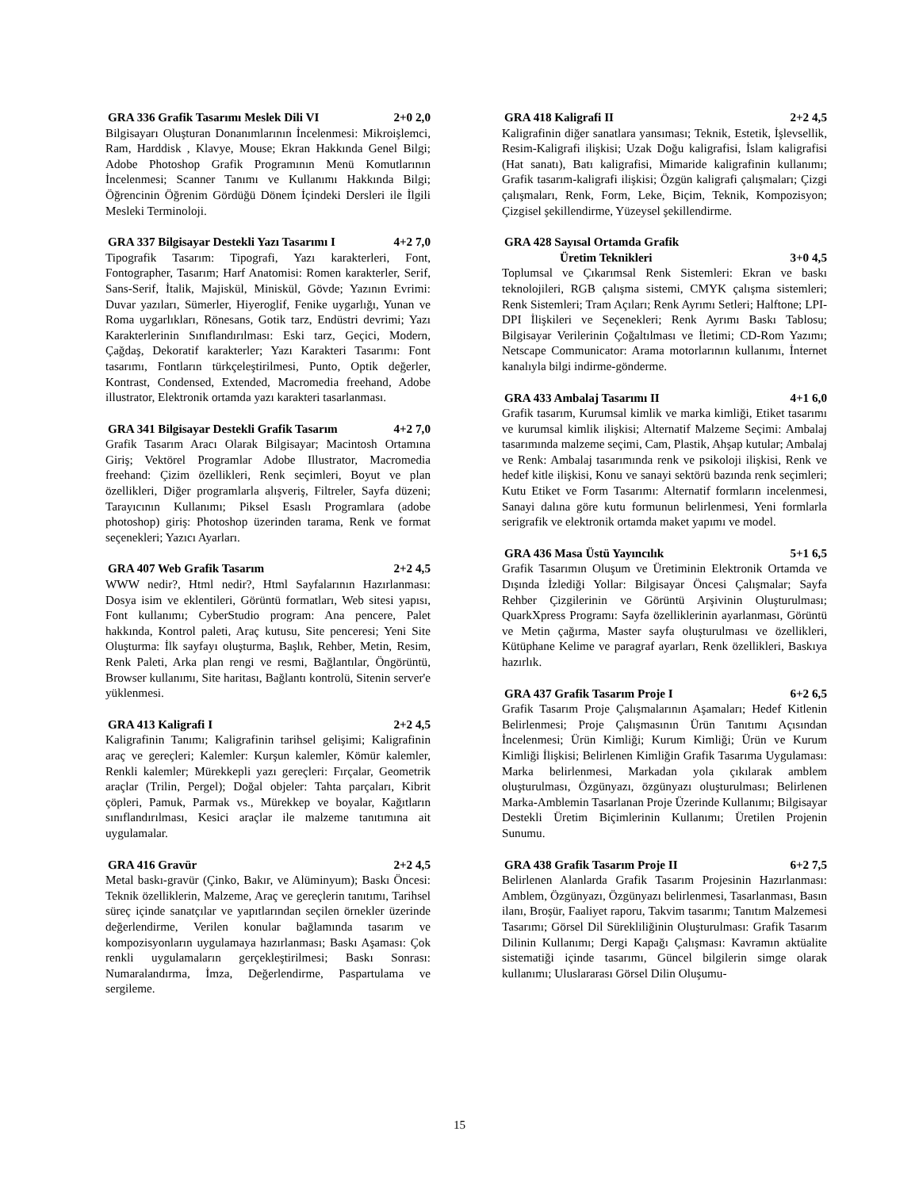GRA 336 Grafik Tasarımı Meslek Dili VI 2+0 2,0
Bilgisayarı Oluşturan Donanımlarının İncelenmesi: Mikroişlemci, Ram, Harddisk , Klavye, Mouse; Ekran Hakkında Genel Bilgi; Adobe Photoshop Grafik Programının Menü Komutlarının İncelenmesi; Scanner Tanımı ve Kullanımı Hakkında Bilgi; Öğrencinin Öğrenim Gördüğü Dönem İçindeki Dersleri ile İlgili Mesleki Terminoloji.
GRA 337 Bilgisayar Destekli Yazı Tasarımı I 4+2 7,0
Tipografik Tasarım: Tipografi, Yazı karakterleri, Font, Fontographer, Tasarım; Harf Anatomisi: Romen karakterler, Serif, Sans-Serif, İtalik, Majiskül, Miniskül, Gövde; Yazının Evrimi: Duvar yazıları, Sümerler, Hiyeroglif, Fenike uygarlığı, Yunan ve Roma uygarlıkları, Rönesans, Gotik tarz, Endüstri devrimi; Yazı Karakterlerinin Sınıflandırılması: Eski tarz, Geçici, Modern, Çağdaş, Dekoratif karakterler; Yazı Karakteri Tasarımı: Font tasarımı, Fontların türkçeleştirilmesi, Punto, Optik değerler, Kontrast, Condensed, Extended, Macromedia freehand, Adobe illustrator, Elektronik ortamda yazı karakteri tasarlanması.
GRA 341 Bilgisayar Destekli Grafik Tasarım 4+2 7,0
Grafik Tasarım Aracı Olarak Bilgisayar; Macintosh Ortamına Giriş; Vektörel Programlar Adobe Illustrator, Macromedia freehand: Çizim özellikleri, Renk seçimleri, Boyut ve plan özellikleri, Diğer programlarla alışveriş, Filtreler, Sayfa düzeni; Tarayıcının Kullanımı; Piksel Esaslı Programlara (adobe photoshop) giriş: Photoshop üzerinden tarama, Renk ve format seçenekleri; Yazıcı Ayarları.
GRA 407 Web Grafik Tasarım 2+2 4,5
WWW nedir?, Html nedir?, Html Sayfalarının Hazırlanması: Dosya isim ve eklentileri, Görüntü formatları, Web sitesi yapısı, Font kullanımı; CyberStudio program: Ana pencere, Palet hakkında, Kontrol paleti, Araç kutusu, Site penceresi; Yeni Site Oluşturma: İlk sayfayı oluşturma, Başlık, Rehber, Metin, Resim, Renk Paleti, Arka plan rengi ve resmi, Bağlantılar, Öngörüntü, Browser kullanımı, Site haritası, Bağlantı kontrolü, Sitenin server'e yüklenmesi.
GRA 413 Kaligrafi I 2+2 4,5
Kaligrafinin Tanımı; Kaligrafinin tarihsel gelişimi; Kaligrafinin araç ve gereçleri; Kalemler: Kurşun kalemler, Kömür kalemler, Renkli kalemler; Mürekkepli yazı gereçleri: Fırçalar, Geometrik araçlar (Trilin, Pergel); Doğal objeler: Tahta parçaları, Kibrit çöpleri, Pamuk, Parmak vs., Mürekkep ve boyalar, Kağıtların sınıflandırılması, Kesici araçlar ile malzeme tanıtımına ait uygulamalar.
GRA 416 Gravür 2+2 4,5
Metal baskı-gravür (Çinko, Bakır, ve Alüminyum); Baskı Öncesi: Teknik özelliklerin, Malzeme, Araç ve gereçlerin tanıtımı, Tarihsel süreç içinde sanatçılar ve yapıtlarından seçilen örnekler üzerinde değerlendirme, Verilen konular bağlamında tasarım ve kompozisyonların uygulamaya hazırlanması; Baskı Aşaması: Çok renkli uygulamaların gerçekleştirilmesi; Baskı Sonrası: Numaralandırma, İmza, Değerlendirme, Paspartulama ve sergileme.
GRA 418 Kaligrafi II 2+2 4,5
Kaligrafinin diğer sanatlara yansıması; Teknik, Estetik, İşlevsellik, Resim-Kaligrafi ilişkisi; Uzak Doğu kaligrafisi, İslam kaligrafisi (Hat sanatı), Batı kaligrafisi, Mimaride kaligrafinin kullanımı; Grafik tasarım-kaligrafi ilişkisi; Özgün kaligrafi çalışmaları; Çizgi çalışmaları, Renk, Form, Leke, Biçim, Teknik, Kompozisyon; Çizgisel şekillendirme, Yüzeysel şekillendirme.
GRA 428 Sayısal Ortamda Grafik
Üretim Teknikleri 3+0 4,5
Toplumsal ve Çıkarımsal Renk Sistemleri: Ekran ve baskı teknolojileri, RGB çalışma sistemi, CMYK çalışma sistemleri; Renk Sistemleri; Tram Açıları; Renk Ayrımı Setleri; Halftone; LPI-DPI İlişkileri ve Seçenekleri; Renk Ayrımı Baskı Tablosu; Bilgisayar Verilerinin Çoğaltılması ve İletimi; CD-Rom Yazımı; Netscape Communicator: Arama motorlarının kullanımı, İnternet kanalıyla bilgi indirme-gönderme.
GRA 433 Ambalaj Tasarımı II 4+1 6,0
Grafik tasarım, Kurumsal kimlik ve marka kimliği, Etiket tasarımı ve kurumsal kimlik ilişkisi; Alternatif Malzeme Seçimi: Ambalaj tasarımında malzeme seçimi, Cam, Plastik, Ahşap kutular; Ambalaj ve Renk: Ambalaj tasarımında renk ve psikoloji ilişkisi, Renk ve hedef kitle ilişkisi, Konu ve sanayi sektörü bazında renk seçimleri; Kutu Etiket ve Form Tasarımı: Alternatif formların incelenmesi, Sanayi dalına göre kutu formunun belirlenmesi, Yeni formlarla serigrafik ve elektronik ortamda maket yapımı ve model.
GRA 436 Masa Üstü Yayıncılık 5+1 6,5
Grafik Tasarımın Oluşum ve Üretiminin Elektronik Ortamda ve Dışında İzlediği Yollar: Bilgisayar Öncesi Çalışmalar; Sayfa Rehber Çizgilerinin ve Görüntü Arşivinin Oluşturulması; QuarkXpress Programı: Sayfa özelliklerinin ayarlanması, Görüntü ve Metin çağırma, Master sayfa oluşturulması ve özellikleri, Kütüphane Kelime ve paragraf ayarları, Renk özellikleri, Baskıya hazırlık.
GRA 437 Grafik Tasarım Proje I 6+2 6,5
Grafik Tasarım Proje Çalışmalarının Aşamaları; Hedef Kitlenin Belirlenmesi; Proje Çalışmasının Ürün Tanıtımı Açısından İncelenmesi; Ürün Kimliği; Kurum Kimliği; Ürün ve Kurum Kimliği İlişkisi; Belirlenen Kimliğin Grafik Tasarıma Uygulaması: Marka belirlenmesi, Markadan yola çıkılarak amblem oluşturulması, Özgünyazı, özgünyazı oluşturulması; Belirlenen Marka-Amblemin Tasarlanan Proje Üzerinde Kullanımı; Bilgisayar Destekli Üretim Biçimlerinin Kullanımı; Üretilen Projenin Sunumu.
GRA 438 Grafik Tasarım Proje II 6+2 7,5
Belirlenen Alanlarda Grafik Tasarım Projesinin Hazırlanması: Amblem, Özgünyazı, Özgünyazı belirlenmesi, Tasarlanması, Basın ilanı, Broşür, Faaliyet raporu, Takvim tasarımı; Tanıtım Malzemesi Tasarımı; Görsel Dil Sürekliliğinin Oluşturulması: Grafik Tasarım Dilinin Kullanımı; Dergi Kapağı Çalışması: Kavramın aktüalite sistematiği içinde tasarımı, Güncel bilgilerin simge olarak kullanımı; Uluslararası Görsel Dilin Oluşumu-
15